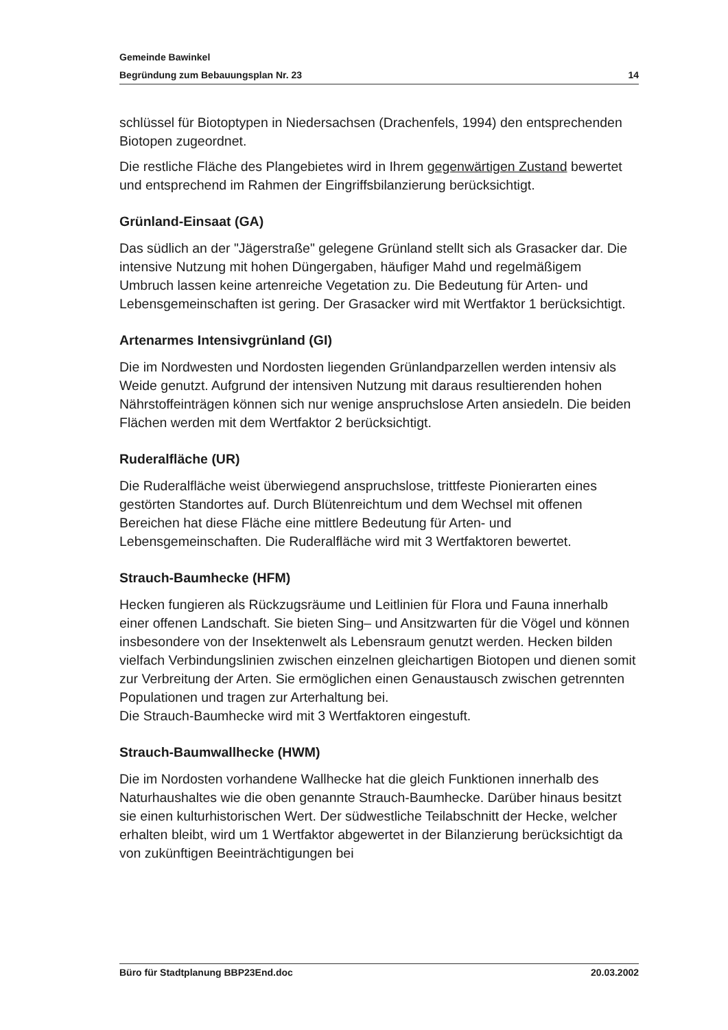Gemeinde Bawinkel
Begründung zum Bebauungsplan Nr. 23 14
schlüssel für Biotoptypen in Niedersachsen (Drachenfels, 1994) den entsprechenden Biotopen zugeordnet.
Die restliche Fläche des Plangebietes wird in Ihrem gegenwärtigen Zustand bewertet und entsprechend im Rahmen der Eingriffsbilanzierung berücksichtigt.
Grünland-Einsaat (GA)
Das südlich an der "Jägerstraße" gelegene Grünland stellt sich als Grasacker dar. Die intensive Nutzung mit hohen Düngergaben, häufiger Mahd und regelmäßigem Umbruch lassen keine artenreiche Vegetation zu. Die Bedeutung für Arten- und Lebensgemeinschaften ist gering. Der Grasacker wird mit Wertfaktor 1 berücksichtigt.
Artenarmes Intensivgrünland (GI)
Die im Nordwesten und Nordosten liegenden Grünlandparzellen werden intensiv als Weide genutzt. Aufgrund der intensiven Nutzung mit daraus resultierenden hohen Nährstoffeinträgen können sich nur wenige anspruchslose Arten ansiedeln. Die beiden Flächen werden mit dem Wertfaktor 2 berücksichtigt.
Ruderalfläche (UR)
Die Ruderalfläche weist überwiegend anspruchslose, trittfeste Pionierarten eines gestörten Standortes auf. Durch Blütenreichtum und dem Wechsel mit offenen Bereichen hat diese Fläche eine mittlere Bedeutung für Arten- und Lebensgemeinschaften. Die Ruderalfläche wird mit 3 Wertfaktoren bewertet.
Strauch-Baumhecke (HFM)
Hecken fungieren als Rückzugsräume und Leitlinien für Flora und Fauna innerhalb einer offenen Landschaft. Sie bieten Sing– und Ansitzwarten für die Vögel und können insbesondere von der Insektenwelt als Lebensraum genutzt werden. Hecken bilden vielfach Verbindungslinien zwischen einzelnen gleichartigen Biotopen und dienen somit zur Verbreitung der Arten. Sie ermöglichen einen Genaustausch zwischen getrennten Populationen und tragen zur Arterhaltung bei.
Die Strauch-Baumhecke wird mit 3 Wertfaktoren eingestuft.
Strauch-Baumwallhecke (HWM)
Die im Nordosten vorhandene Wallhecke hat die gleich Funktionen innerhalb des Naturhaushaltes wie die oben genannte Strauch-Baumhecke. Darüber hinaus besitzt sie einen kulturhistorischen Wert. Der südwestliche Teilabschnitt der Hecke, welcher erhalten bleibt, wird um 1 Wertfaktor abgewertet in der Bilanzierung berücksichtigt da von zukünftigen Beeinträchtigungen bei
Büro für Stadtplanung BBP23End.doc 20.03.2002